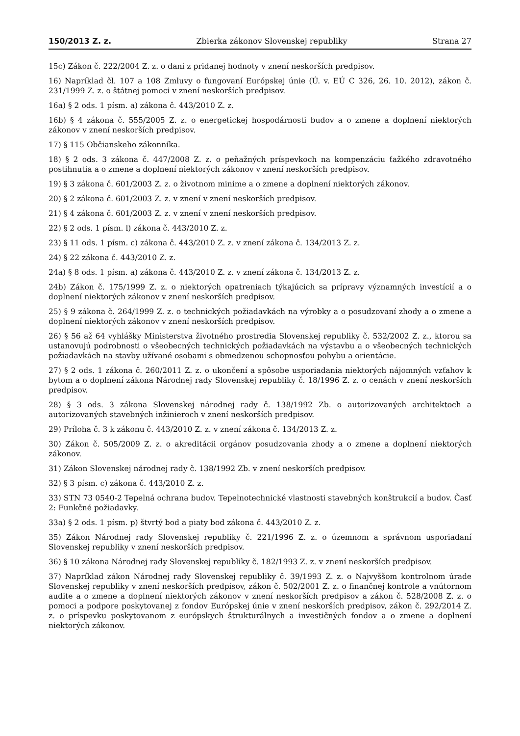150/2013 Z. z. Zbierka zákonov Slovenskej republiky Strana 27
15c) Zákon č. 222/2004 Z. z. o dani z pridanej hodnoty v znení neskorších predpisov.
16) Napríklad čl. 107 a 108 Zmluvy o fungovaní Európskej únie (Ú. v. EÚ C 326, 26. 10. 2012), zákon č. 231/1999 Z. z. o štátnej pomoci v znení neskorších predpisov.
16a) § 2 ods. 1 písm. a) zákona č. 443/2010 Z. z.
16b) § 4 zákona č. 555/2005 Z. z. o energetickej hospodárnosti budov a o zmene a doplnení niektorých zákonov v znení neskorších predpisov.
17) § 115 Občianskeho zákonníka.
18) § 2 ods. 3 zákona č. 447/2008 Z. z. o peňažných príspevkoch na kompenzáciu ťažkého zdravotného postihnutia a o zmene a doplnení niektorých zákonov v znení neskorších predpisov.
19) § 3 zákona č. 601/2003 Z. z. o životnom minime a o zmene a doplnení niektorých zákonov.
20) § 2 zákona č. 601/2003 Z. z. v znení v znení neskorších predpisov.
21) § 4 zákona č. 601/2003 Z. z. v znení v znení neskorších predpisov.
22) § 2 ods. 1 písm. l) zákona č. 443/2010 Z. z.
23) § 11 ods. 1 písm. c) zákona č. 443/2010 Z. z. v znení zákona č. 134/2013 Z. z.
24) § 22 zákona č. 443/2010 Z. z.
24a) § 8 ods. 1 písm. a) zákona č. 443/2010 Z. z. v znení zákona č. 134/2013 Z. z.
24b) Zákon č. 175/1999 Z. z. o niektorých opatreniach týkajúcich sa prípravy významných investícií a o doplnení niektorých zákonov v znení neskorších predpisov.
25) § 9 zákona č. 264/1999 Z. z. o technických požiadavkách na výrobky a o posudzovaní zhody a o zmene a doplnení niektorých zákonov v znení neskorších predpisov.
26) § 56 až 64 vyhlášky Ministerstva životného prostredia Slovenskej republiky č. 532/2002 Z. z., ktorou sa ustanovujú podrobnosti o všeobecných technických požiadavkách na výstavbu a o všeobecných technických požiadavkách na stavby užívané osobami s obmedzenou schopnosťou pohybu a orientácie.
27) § 2 ods. 1 zákona č. 260/2011 Z. z. o ukončení a spôsobe usporiadania niektorých nájomných vzťahov k bytom a o doplnení zákona Národnej rady Slovenskej republiky č. 18/1996 Z. z. o cenách v znení neskorších predpisov.
28) § 3 ods. 3 zákona Slovenskej národnej rady č. 138/1992 Zb. o autorizovaných architektoch a autorizovaných stavebných inžinieroch v znení neskorších predpisov.
29) Príloha č. 3 k zákonu č. 443/2010 Z. z. v znení zákona č. 134/2013 Z. z.
30) Zákon č. 505/2009 Z. z. o akreditácii orgánov posudzovania zhody a o zmene a doplnení niektorých zákonov.
31) Zákon Slovenskej národnej rady č. 138/1992 Zb. v znení neskorších predpisov.
32) § 3 písm. c) zákona č. 443/2010 Z. z.
33) STN 73 0540-2 Tepelná ochrana budov. Tepelnotechnické vlastnosti stavebných konštrukcií a budov. Časť 2: Funkčné požiadavky.
33a) § 2 ods. 1 písm. p) štvrtý bod a piaty bod zákona č. 443/2010 Z. z.
35) Zákon Národnej rady Slovenskej republiky č. 221/1996 Z. z. o územnom a správnom usporiadaní Slovenskej republiky v znení neskorších predpisov.
36) § 10 zákona Národnej rady Slovenskej republiky č. 182/1993 Z. z. v znení neskorších predpisov.
37) Napríklad zákon Národnej rady Slovenskej republiky č. 39/1993 Z. z. o Najvyššom kontrolnom úrade Slovenskej republiky v znení neskorších predpisov, zákon č. 502/2001 Z. z. o finančnej kontrole a vnútornom audite a o zmene a doplnení niektorých zákonov v znení neskorších predpisov a zákon č. 528/2008 Z. z. o pomoci a podpore poskytovanej z fondov Európskej únie v znení neskorších predpisov, zákon č. 292/2014 Z. z. o príspevku poskytovanom z európskych štrukturálnych a investičných fondov a o zmene a doplnení niektorých zákonov.